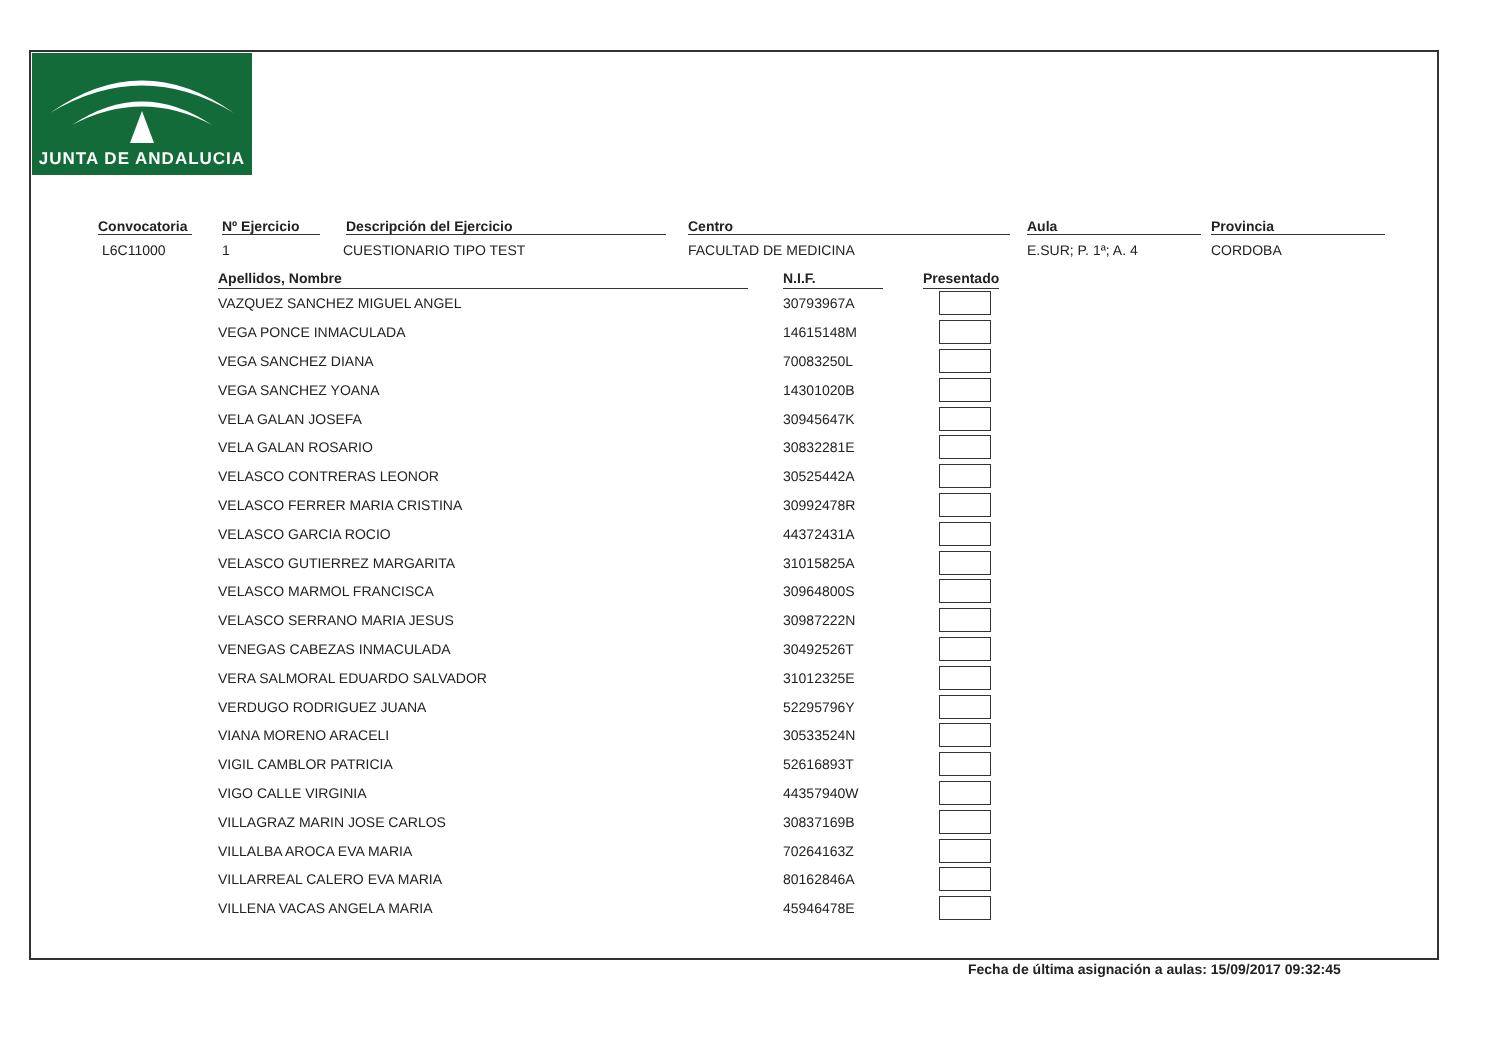JUNTA DE ANDALUCIA
Convocatoria Nº Ejercicio Descripción del Ejercicio Centro Aula Provincia
L6C11000 1 CUESTIONARIO TIPO TEST FACULTAD DE MEDICINA E.SUR; P. 1ª; A. 4 CORDOBA
| Apellidos, Nombre | | N.I.F. | | Presentado |
| --- | --- | --- | --- | --- |
| VAZQUEZ SANCHEZ MIGUEL ANGEL | | 30793967A | | |
| VEGA PONCE INMACULADA | | 14615148M | | |
| VEGA SANCHEZ DIANA | | 70083250L | | |
| VEGA SANCHEZ YOANA | | 14301020B | | |
| VELA GALAN JOSEFA | | 30945647K | | |
| VELA GALAN ROSARIO | | 30832281E | | |
| VELASCO CONTRERAS LEONOR | | 30525442A | | |
| VELASCO FERRER MARIA CRISTINA | | 30992478R | | |
| VELASCO GARCIA ROCIO | | 44372431A | | |
| VELASCO GUTIERREZ MARGARITA | | 31015825A | | |
| VELASCO MARMOL FRANCISCA | | 30964800S | | |
| VELASCO SERRANO MARIA JESUS | | 30987222N | | |
| VENEGAS CABEZAS INMACULADA | | 30492526T | | |
| VERA SALMORAL EDUARDO SALVADOR | | 31012325E | | |
| VERDUGO RODRIGUEZ JUANA | | 52295796Y | | |
| VIANA MORENO ARACELI | | 30533524N | | |
| VIGIL CAMBLOR PATRICIA | | 52616893T | | |
| VIGO CALLE VIRGINIA | | 44357940W | | |
| VILLAGRAZ MARIN JOSE CARLOS | | 30837169B | | |
| VILLALBA AROCA EVA MARIA | | 70264163Z | | |
| VILLARREAL CALERO EVA MARIA | | 80162846A | | |
| VILLENA VACAS ANGELA MARIA | | 45946478E | | |
Fecha de última asignación a aulas: 15/09/2017 09:32:45